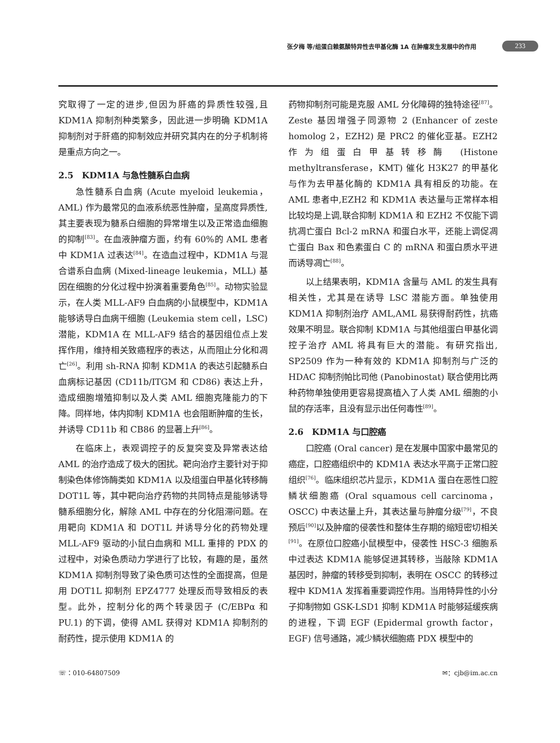张夕梅 等/组蛋白赖氨酸特异性去甲基化酶 1A 在肿瘤发生发展中的作用 233
究取得了一定的进步,但因为肝癌的异质性较强,且 KDM1A 抑制剂种类繁多，因此进一步明确 KDM1A 抑制剂对于肝癌的抑制效应并研究其内在的分子机制将是重点方向之一。
2.5　KDM1A 与急性髓系白血病
急性髓系白血病 (Acute myeloid leukemia，AML) 作为最常见的血液系统恶性肿瘤，呈高度异质性,其主要表现为髓系白细胞的异常增生以及正常造血细胞的抑制<sup>[83]</sup>。在血液肿瘤方面，约有 60%的 AML 患者中 KDM1A 过表达<sup>[84]</sup>。在造血过程中，KDM1A 与混合谱系白血病 (Mixed-lineage leukemia，MLL) 基因在细胞的分化过程中扮演着重要角色<sup>[85]</sup>。动物实验显示，在人类 MLL-AF9 白血病的小鼠模型中，KDM1A 能够诱导白血病干细胞 (Leukemia stem cell，LSC) 潜能，KDM1A 在 MLL-AF9 结合的基因组位点上发挥作用，维持相关致癌程序的表达，从而阻止分化和凋亡<sup>[26]</sup>。利用 sh-RNA 抑制 KDM1A 的表达引起髓系白血病标记基因 (CD11b/ITGM 和 CD86) 表达上升，造成细胞增殖抑制以及人类 AML 细胞克隆能力的下降。同样地，体内抑制 KDM1A 也会阻断肿瘤的生长，并诱导 CD11b 和 CB86 的显著上升<sup>[86]</sup>。
在临床上，表观调控子的反复突变及异常表达给 AML 的治疗造成了极大的困扰。靶向治疗主要针对于抑制染色体修饰酶类如 KDM1A 以及组蛋白甲基化转移酶 DOT1L 等，其中靶向治疗药物的共同特点是能够诱导髓系细胞分化，解除 AML 中存在的分化阻滞问题。在用靶向 KDM1A 和 DOT1L 并诱导分化的药物处理 MLL-AF9 驱动的小鼠白血病和 MLL 重排的 PDX 的过程中，对染色质动力学进行了比较，有趣的是，虽然 KDM1A 抑制剂导致了染色质可达性的全面提高，但是用 DOT1L 抑制剂 EPZ4777 处理反而导致相反的表型。此外，控制分化的两个转录因子 (C/EBPα 和 PU.1) 的下调，使得 AML 获得对 KDM1A 抑制剂的耐药性，提示使用 KDM1A 的
药物抑制剂可能是克服 AML 分化障碍的独特途径<sup>[87]</sup>。Zeste 基因增强子同源物 2 (Enhancer of zeste homolog 2，EZH2) 是 PRC2 的催化亚基。EZH2 作为组蛋白甲基转移酶 (Histone methyltransferase，KMT) 催化 H3K27 的甲基化与作为去甲基化酶的 KDM1A 具有相反的功能。在 AML 患者中,EZH2 和 KDM1A 表达量与正常样本相比较均是上调,联合抑制 KDM1A 和 EZH2 不仅能下调抗凋亡蛋白 Bcl-2 mRNA 和蛋白水平，还能上调促凋亡蛋白 Bax 和色素蛋白 C 的 mRNA 和蛋白质水平进而诱导凋亡<sup>[88]</sup>。
以上结果表明，KDM1A 含量与 AML 的发生具有相关性，尤其是在诱导 LSC 潜能方面。单独使用 KDM1A 抑制剂治疗 AML,AML 易获得耐药性，抗癌效果不明显。联合抑制 KDM1A 与其他组蛋白甲基化调控子治疗 AML 将具有巨大的潜能。有研究指出, SP2509 作为一种有效的 KDM1A 抑制剂与广泛的 HDAC 抑制剂帕比司他 (Panobinostat) 联合使用比两种药物单独使用更容易提高植入了人类 AML 细胞的小鼠的存活率，且没有显示出任何毒性<sup>[89]</sup>。
2.6　KDM1A 与口腔癌
口腔癌 (Oral cancer) 是在发展中国家中最常见的癌症，口腔癌组织中的 KDM1A 表达水平高于正常口腔组织<sup>[76]</sup>。临床组织芯片显示，KDM1A 蛋白在恶性口腔鳞状细胞癌 (Oral squamous cell carcinoma，OSCC) 中表达量上升，其表达量与肿瘤分级<sup>[79]</sup>，不良预后<sup>[90]</sup>以及肿瘤的侵袭性和整体生存期的缩短密切相关<sup>[91]</sup>。在原位口腔癌小鼠模型中，侵袭性 HSC-3 细胞系中过表达 KDM1A 能够促进其转移，当敲除 KDM1A 基因时，肿瘤的转移受到抑制，表明在 OSCC 的转移过程中 KDM1A 发挥着重要调控作用。当用特异性的小分子抑制物如 GSK-LSD1 抑制 KDM1A 时能够延缓疾病的进程，下调 EGF (Epidermal growth factor，EGF) 信号通路，减少鳞状细胞癌 PDX 模型中的
☏：010-64807509 ✉：cjb@im.ac.cn